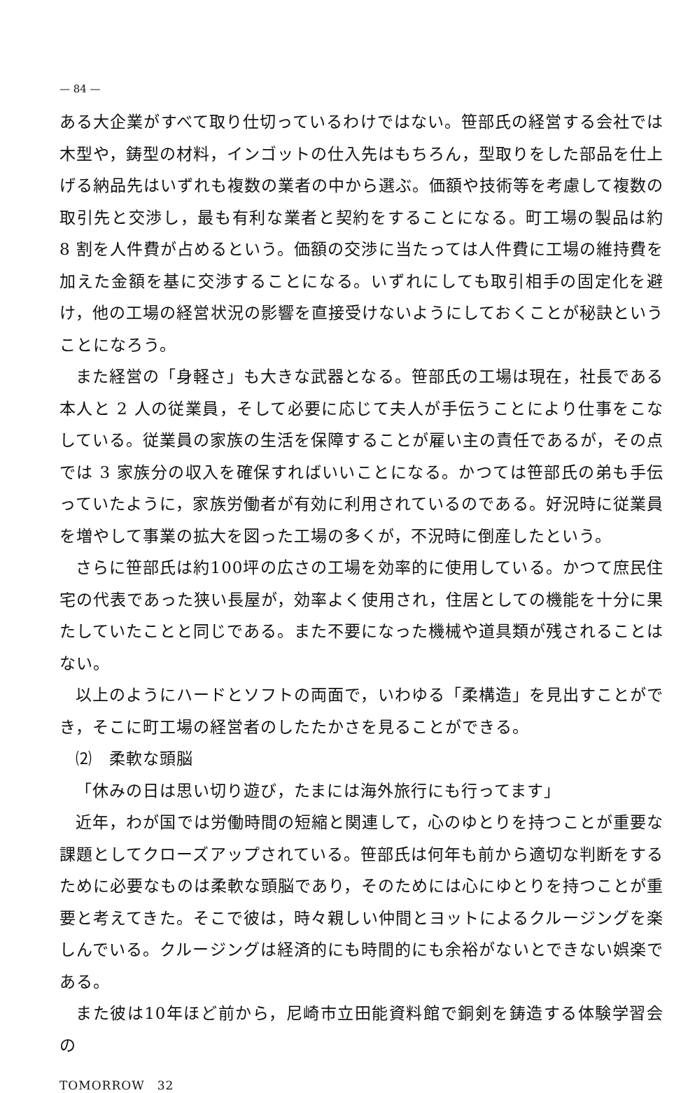— 84 —
ある大企業がすべて取り仕切っているわけではない。笹部氏の経営する会社では木型や，鋳型の材料，インゴットの仕入先はもちろん，型取りをした部品を仕上げる納品先はいずれも複数の業者の中から選ぶ。価額や技術等を考慮して複数の取引先と交渉し，最も有利な業者と契約をすることになる。町工場の製品は約 8 割を人件費が占めるという。価額の交渉に当たっては人件費に工場の維持費を加えた金額を基に交渉することになる。いずれにしても取引相手の固定化を避け，他の工場の経営状況の影響を直接受けないようにしておくことが秘訣ということになろう。
また経営の「身軽さ」も大きな武器となる。笹部氏の工場は現在，社長である本人と 2 人の従業員，そして必要に応じて夫人が手伝うことにより仕事をこなしている。従業員の家族の生活を保障することが雇い主の責任であるが，その点では 3 家族分の収入を確保すればいいことになる。かつては笹部氏の弟も手伝っていたように，家族労働者が有効に利用されているのである。好況時に従業員を増やして事業の拡大を図った工場の多くが，不況時に倒産したという。
さらに笹部氏は約100坪の広さの工場を効率的に使用している。かつて庶民住宅の代表であった狭い長屋が，効率よく使用され，住居としての機能を十分に果たしていたことと同じである。また不要になった機械や道具類が残されることはない。
以上のようにハードとソフトの両面で，いわゆる「柔構造」を見出すことができ，そこに町工場の経営者のしたたかさを見ることができる。
⑵　柔軟な頭脳
「休みの日は思い切り遊び，たまには海外旅行にも行ってます」
近年，わが国では労働時間の短縮と関連して，心のゆとりを持つことが重要な課題としてクローズアップされている。笹部氏は何年も前から適切な判断をするために必要なものは柔軟な頭脳であり，そのためには心にゆとりを持つことが重要と考えてきた。そこで彼は，時々親しい仲間とヨットによるクルージングを楽しんでいる。クルージングは経済的にも時間的にも余裕がないとできない娯楽である。
また彼は10年ほど前から，尼崎市立田能資料館で銅剣を鋳造する体験学習会の
TOMORROW　32